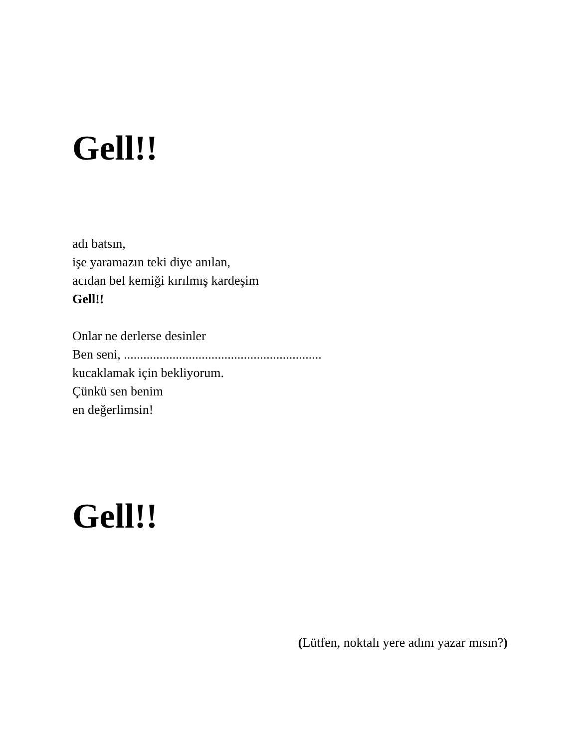Gell!!
adı batsın,
işe yaramazın teki diye anılan,
acıdan bel kemiği kırılmış kardeşim
Gell!!
Onlar ne derlerse desinler
Ben seni, .............................................................
kucaklamak için bekliyorum.
Çünkü sen benim
en değerlimsin!
Gell!!
(Lütfen, noktalı yere adını yazar mısın?)